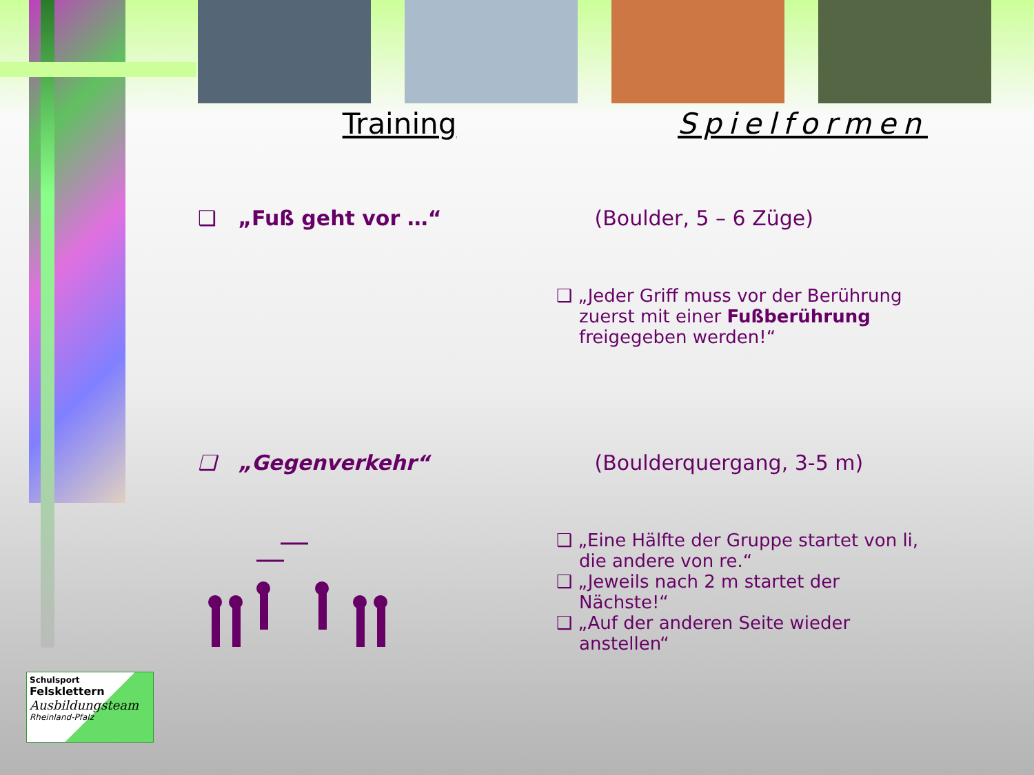Training Spielformen
❑ „Fuß geht vor …“ (Boulder, 5 – 6 Züge)
❑ „Jeder Griff muss vor der Berührung
zuerst mit einer Fußberührung
freigegeben werden!“
❑ „Gegenverkehr“ (Boulderquergang, 3-5 m)
❑ „Eine Hälfte der Gruppe startet von li,
die andere von re.“
❑ „Jeweils nach 2 m startet der
Nächste!“
❑ „Auf der anderen Seite wieder
anstellen“
Schulsport
Felsklettern
Ausbildungsteam
Rheinland-Pfalz